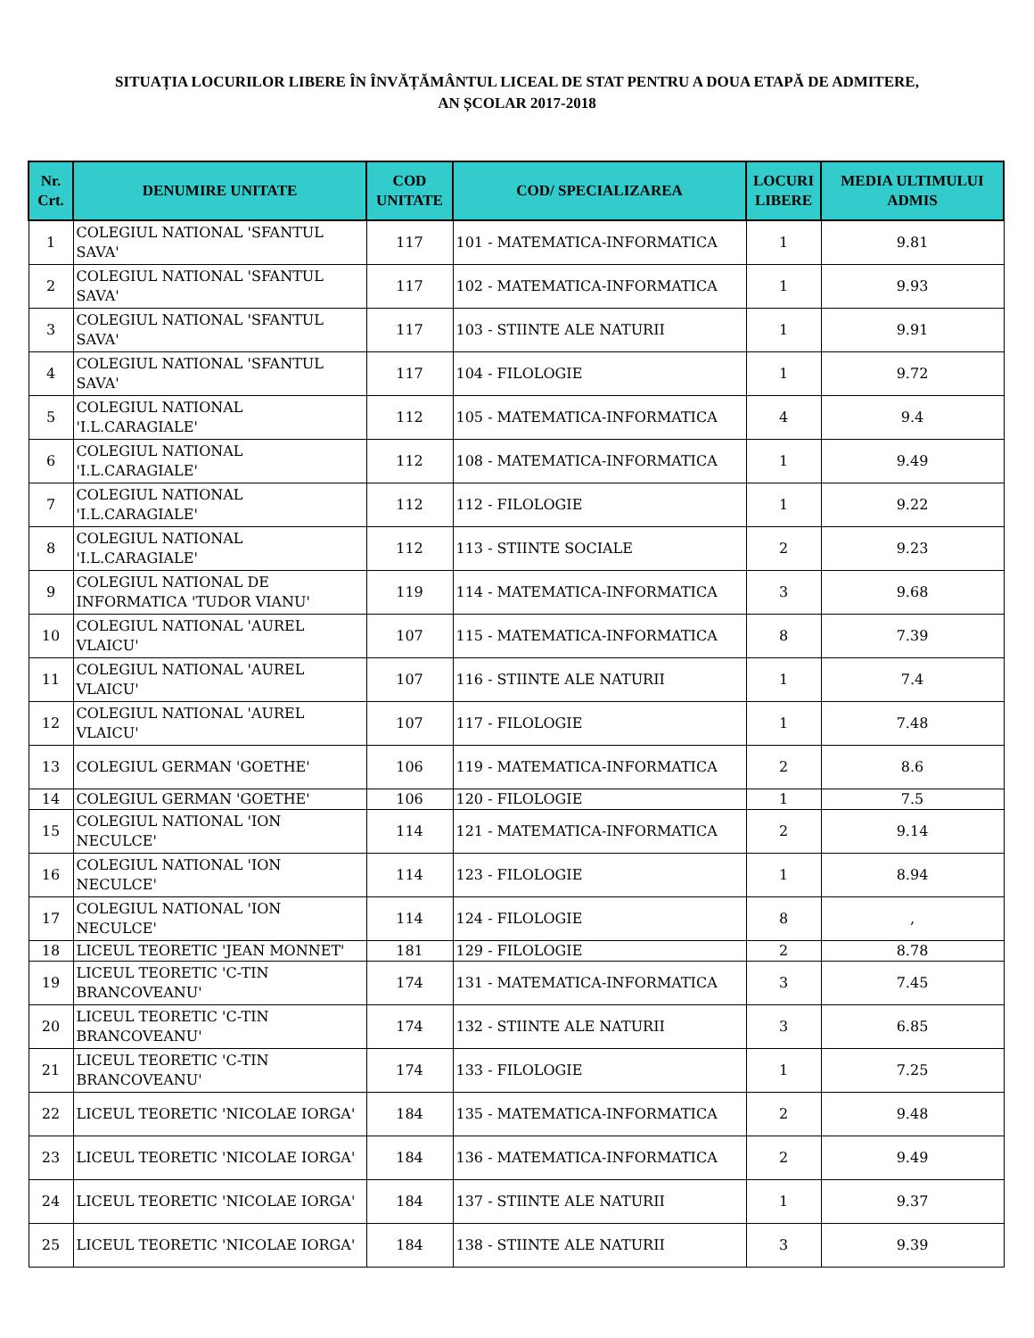SITUAȚIA LOCURILOR LIBERE ÎN ÎNVĂȚĂMÂNTUL LICEAL DE STAT PENTRU A DOUA ETAPĂ DE ADMITERE,
AN ȘCOLAR 2017-2018
| Nr. Crt. | DENUMIRE UNITATE | COD UNITATE | COD/ SPECIALIZAREA | LOCURI LIBERE | MEDIA ULTIMULUI ADMIS |
| --- | --- | --- | --- | --- | --- |
| 1 | COLEGIUL NATIONAL 'SFANTUL SAVA' | 117 | 101 - MATEMATICA-INFORMATICA | 1 | 9.81 |
| 2 | COLEGIUL NATIONAL 'SFANTUL SAVA' | 117 | 102 - MATEMATICA-INFORMATICA | 1 | 9.93 |
| 3 | COLEGIUL NATIONAL 'SFANTUL SAVA' | 117 | 103 - STIINTE ALE NATURII | 1 | 9.91 |
| 4 | COLEGIUL NATIONAL 'SFANTUL SAVA' | 117 | 104 - FILOLOGIE | 1 | 9.72 |
| 5 | COLEGIUL NATIONAL 'I.L.CARAGIALE' | 112 | 105 - MATEMATICA-INFORMATICA | 4 | 9.4 |
| 6 | COLEGIUL NATIONAL 'I.L.CARAGIALE' | 112 | 108 - MATEMATICA-INFORMATICA | 1 | 9.49 |
| 7 | COLEGIUL NATIONAL 'I.L.CARAGIALE' | 112 | 112 - FILOLOGIE | 1 | 9.22 |
| 8 | COLEGIUL NATIONAL 'I.L.CARAGIALE' | 112 | 113 - STIINTE SOCIALE | 2 | 9.23 |
| 9 | COLEGIUL NATIONAL DE INFORMATICA 'TUDOR VIANU' | 119 | 114 - MATEMATICA-INFORMATICA | 3 | 9.68 |
| 10 | COLEGIUL NATIONAL 'AUREL VLAICU' | 107 | 115 - MATEMATICA-INFORMATICA | 8 | 7.39 |
| 11 | COLEGIUL NATIONAL 'AUREL VLAICU' | 107 | 116 - STIINTE ALE NATURII | 1 | 7.4 |
| 12 | COLEGIUL NATIONAL 'AUREL VLAICU' | 107 | 117 - FILOLOGIE | 1 | 7.48 |
| 13 | COLEGIUL GERMAN 'GOETHE' | 106 | 119 - MATEMATICA-INFORMATICA | 2 | 8.6 |
| 14 | COLEGIUL GERMAN 'GOETHE' | 106 | 120 - FILOLOGIE | 1 | 7.5 |
| 15 | COLEGIUL NATIONAL 'ION NECULCE' | 114 | 121 - MATEMATICA-INFORMATICA | 2 | 9.14 |
| 16 | COLEGIUL NATIONAL 'ION NECULCE' | 114 | 123 - FILOLOGIE | 1 | 8.94 |
| 17 | COLEGIUL NATIONAL 'ION NECULCE' | 114 | 124 - FILOLOGIE | 8 | , |
| 18 | LICEUL TEORETIC 'JEAN MONNET' | 181 | 129 - FILOLOGIE | 2 | 8.78 |
| 19 | LICEUL TEORETIC 'C-TIN BRANCOVEANU' | 174 | 131 - MATEMATICA-INFORMATICA | 3 | 7.45 |
| 20 | LICEUL TEORETIC 'C-TIN BRANCOVEANU' | 174 | 132 - STIINTE ALE NATURII | 3 | 6.85 |
| 21 | LICEUL TEORETIC 'C-TIN BRANCOVEANU' | 174 | 133 - FILOLOGIE | 1 | 7.25 |
| 22 | LICEUL TEORETIC 'NICOLAE IORGA' | 184 | 135 - MATEMATICA-INFORMATICA | 2 | 9.48 |
| 23 | LICEUL TEORETIC 'NICOLAE IORGA' | 184 | 136 - MATEMATICA-INFORMATICA | 2 | 9.49 |
| 24 | LICEUL TEORETIC 'NICOLAE IORGA' | 184 | 137 - STIINTE ALE NATURII | 1 | 9.37 |
| 25 | LICEUL TEORETIC 'NICOLAE IORGA' | 184 | 138 - STIINTE ALE NATURII | 3 | 9.39 |